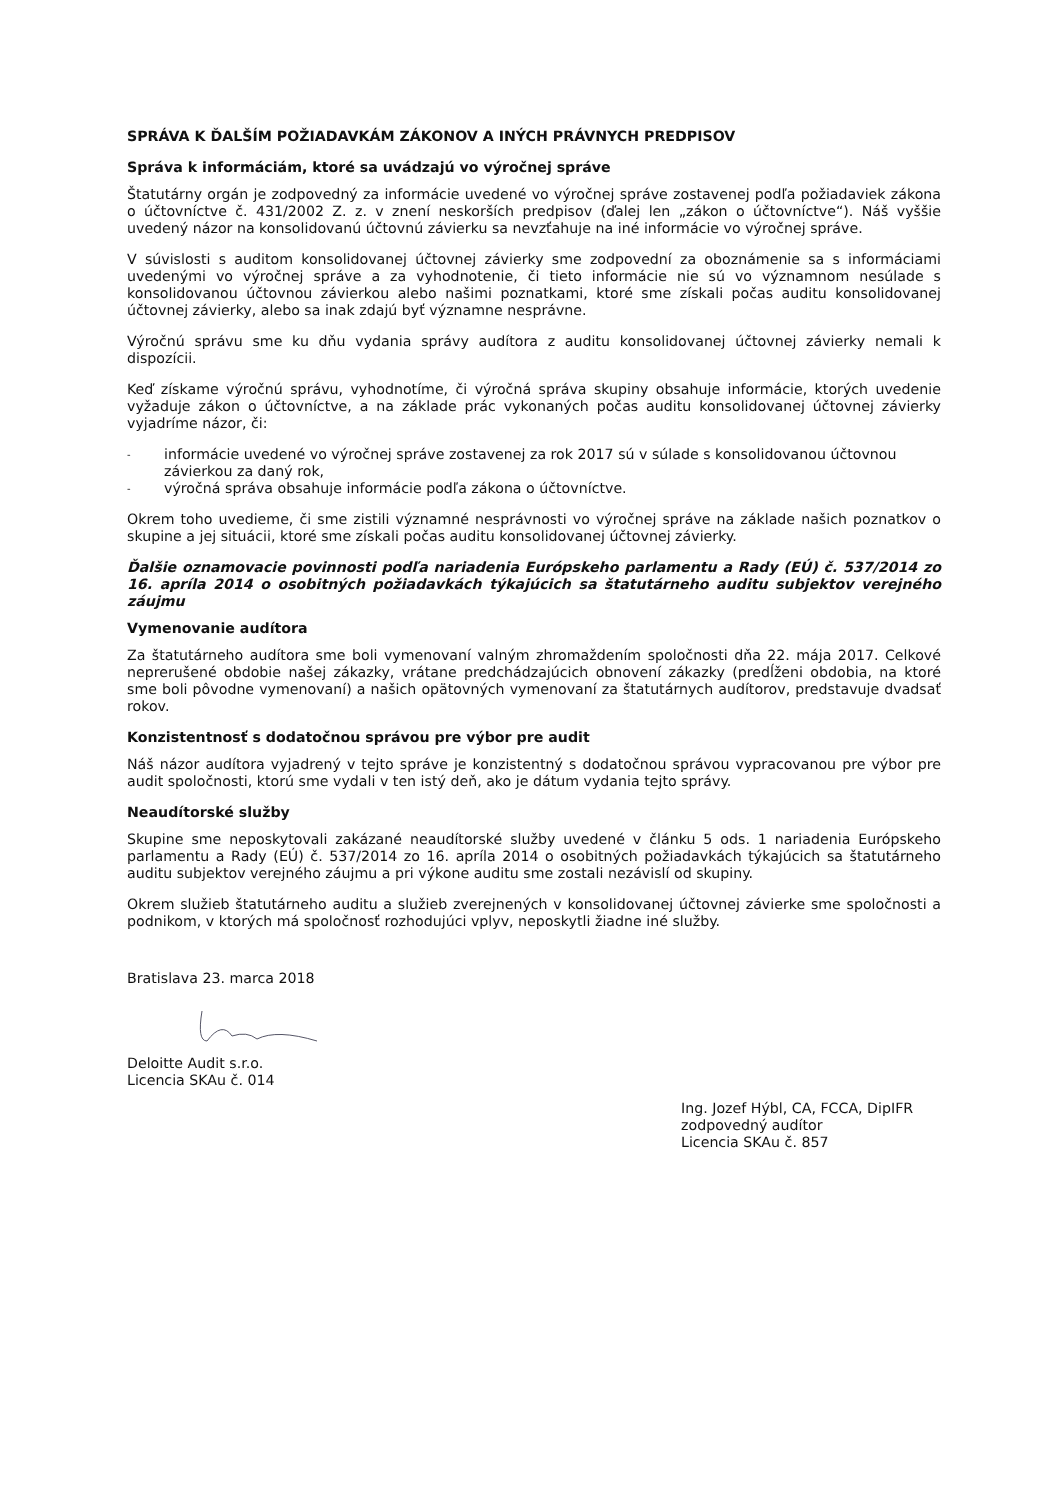SPRÁVA K ĎALŠÍM POŽIADAVKÁM ZÁKONOV A INÝCH PRÁVNYCH PREDPISOV
Správa k informáciám, ktoré sa uvádzajú vo výročnej správe
Štatutárny orgán je zodpovedný za informácie uvedené vo výročnej správe zostavenej podľa požiadaviek zákona o účtovníctve č. 431/2002 Z. z. v znení neskorších predpisov (ďalej len „zákon o účtovníctve“). Náš vyššie uvedený názor na konsolidovanú účtovnú závierku sa nevzťahuje na iné informácie vo výročnej správe.
V súvislosti s auditom konsolidovanej účtovnej závierky sme zodpovední za oboznámenie sa s informáciami uvedenými vo výročnej správe a za vyhodnotenie, či tieto informácie nie sú vo významnom nesúlade s konsolidovanou účtovnou závierkou alebo našimi poznatkami, ktoré sme získali počas auditu konsolidovanej účtovnej závierky, alebo sa inak zdajú byť významne nesprávne.
Výročnú správu sme ku dňu vydania správy audítora z auditu konsolidovanej účtovnej závierky nemali k dispozícii.
Keď získame výročnú správu, vyhodnotíme, či výročná správa skupiny obsahuje informácie, ktorých uvedenie vyžaduje zákon o účtovníctve, a na základe prác vykonaných počas auditu konsolidovanej účtovnej závierky vyjadríme názor, či:
- informácie uvedené vo výročnej správe zostavenej za rok 2017 sú v súlade s konsolidovanou účtovnou závierkou za daný rok,
- výročná správa obsahuje informácie podľa zákona o účtovníctve.
Okrem toho uvedieme, či sme zistili významné nesprávnosti vo výročnej správe na základe našich poznatkov o skupine a jej situácii, ktoré sme získali počas auditu konsolidovanej účtovnej závierky.
Ďalšie oznamovacie povinnosti podľa nariadenia Európskeho parlamentu a Rady (EÚ) č. 537/2014 zo 16. apríla 2014 o osobitných požiadavkách týkajúcich sa štatutárneho auditu subjektov verejného záujmu
Vymenovanie audítora
Za štatutárneho audítora sme boli vymenovaní valným zhromaždením spoločnosti dňa 22. mája 2017. Celkové neprerušené obdobie našej zákazky, vrátane predchádzajúcich obnovení zákazky (predĺženi obdobia, na ktoré sme boli pôvodne vymenovaní) a našich opätovných vymenovaní za štatutárnych audítorov, predstavuje dvadsať rokov.
Konzistentnosť s dodatočnou správou pre výbor pre audit
Náš názor audítora vyjadrený v tejto správe je konzistentný s dodatočnou správou vypracovanou pre výbor pre audit spoločnosti, ktorú sme vydali v ten istý deň, ako je dátum vydania tejto správy.
Neaudítorské služby
Skupine sme neposkytovali zakázané neaudítorské služby uvedené v článku 5 ods. 1 nariadenia Európskeho parlamentu a Rady (EÚ) č. 537/2014 zo 16. apríla 2014 o osobitných požiadavkách týkajúcich sa štatutárneho auditu subjektov verejného záujmu a pri výkone auditu sme zostali nezávislí od skupiny.
Okrem služieb štatutárneho auditu a služieb zverejnených v konsolidovanej účtovnej závierke sme spoločnosti a podnikom, v ktorých má spoločnosť rozhodujúci vplyv, neposkytli žiadne iné služby.
Bratislava 23. marca 2018
Deloitte Audit s.r.o.
Licencia SKAu č. 014
Ing. Jozef Hýbl, CA, FCCA, DipIFR
zodpovedný audítor
Licencia SKAu č. 857